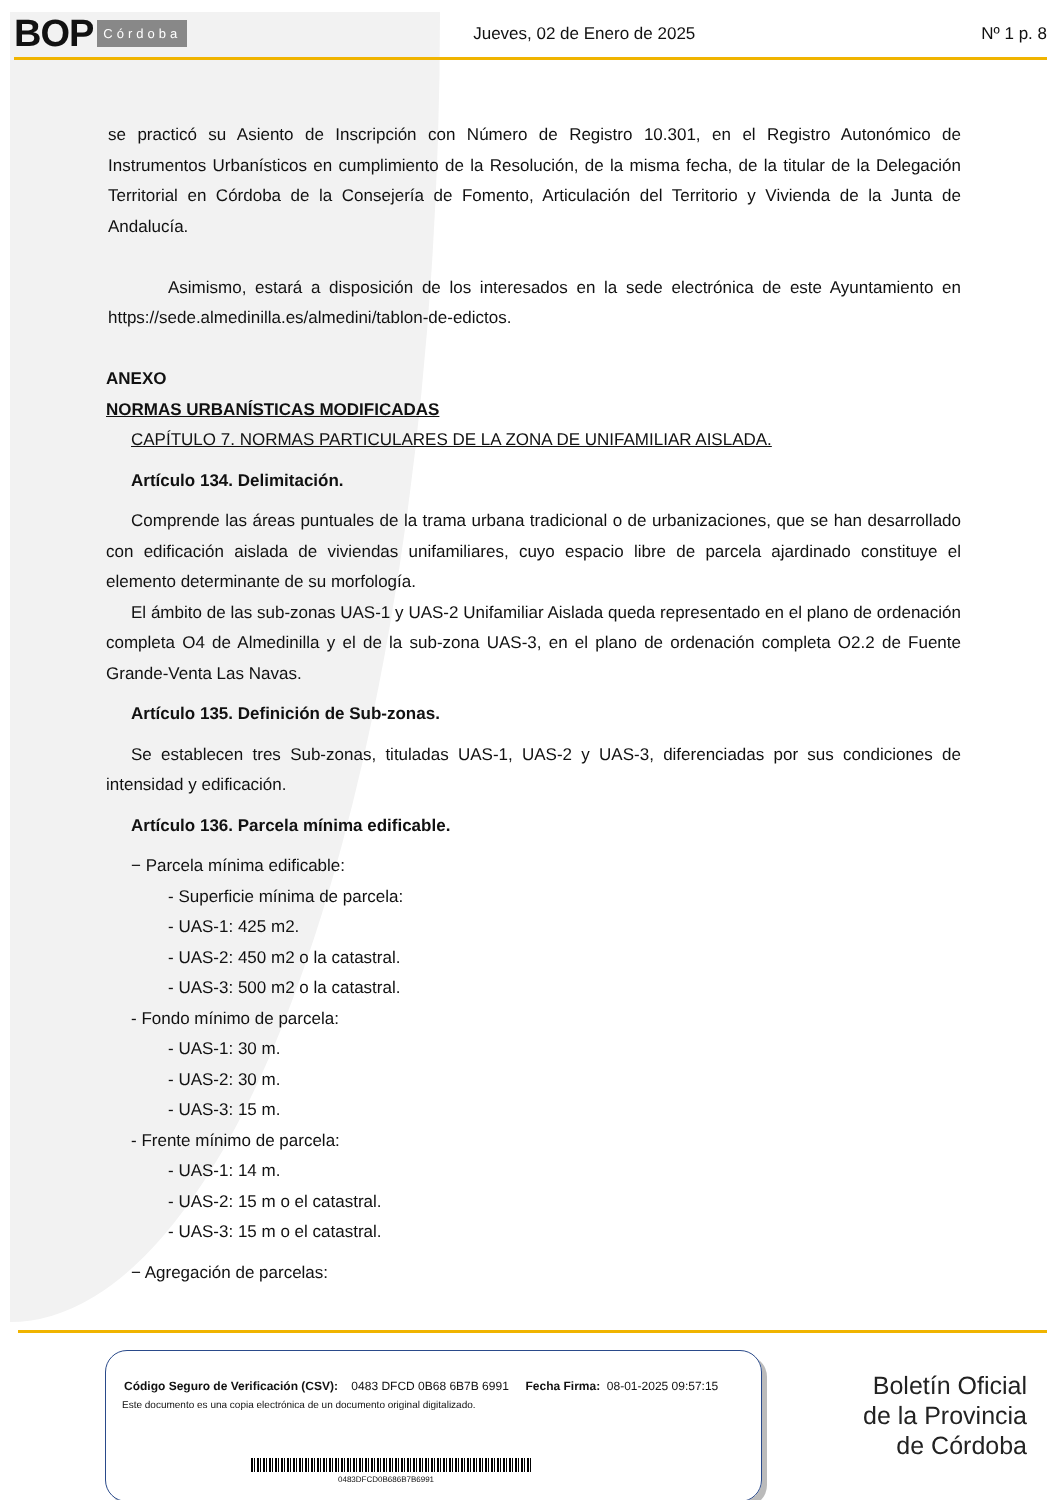BOP Córdoba Jueves, 02 de Enero de 2025 Nº 1 p. 8
se practicó su Asiento de Inscripción con Número de Registro 10.301, en el Registro Autonómico de Instrumentos Urbanísticos en cumplimiento de la Resolución, de la misma fecha, de la titular de la Delegación Territorial en Córdoba de la Consejería de Fomento, Articulación del Territorio y Vivienda de la Junta de Andalucía.
Asimismo, estará a disposición de los interesados en la sede electrónica de este Ayuntamiento en https://sede.almedinilla.es/almedini/tablon-de-edictos.
ANEXO
NORMAS URBANÍSTICAS MODIFICADAS
CAPÍTULO 7. NORMAS PARTICULARES DE LA ZONA DE UNIFAMILIAR AISLADA.
Artículo 134. Delimitación.
Comprende las áreas puntuales de la trama urbana tradicional o de urbanizaciones, que se han desarrollado con edificación aislada de viviendas unifamiliares, cuyo espacio libre de parcela ajardinado constituye el elemento determinante de su morfología.
El ámbito de las sub-zonas UAS-1 y UAS-2 Unifamiliar Aislada queda representado en el plano de ordenación completa O4 de Almedinilla y el de la sub-zona UAS-3, en el plano de ordenación completa O2.2 de Fuente Grande-Venta Las Navas.
Artículo 135. Definición de Sub-zonas.
Se establecen tres Sub-zonas, tituladas UAS-1, UAS-2 y UAS-3, diferenciadas por sus condiciones de intensidad y edificación.
Artículo 136. Parcela mínima edificable.
− Parcela mínima edificable:
- Superficie mínima de parcela:
- UAS-1: 425 m2.
- UAS-2: 450 m2 o la catastral.
- UAS-3: 500 m2 o la catastral.
- Fondo mínimo de parcela:
- UAS-1: 30 m.
- UAS-2: 30 m.
- UAS-3: 15 m.
- Frente mínimo de parcela:
- UAS-1: 14 m.
- UAS-2: 15 m o el catastral.
- UAS-3: 15 m o el catastral.
− Agregación de parcelas:
Código Seguro de Verificación (CSV): 0483 DFCD 0B68 6B7B 6991 Fecha Firma: 08-01-2025 09:57:15
Este documento es una copia electrónica de un documento original digitalizado.
0483DFCD0B686B7B6991
Boletín Oficial
de la Provincia
de Córdoba